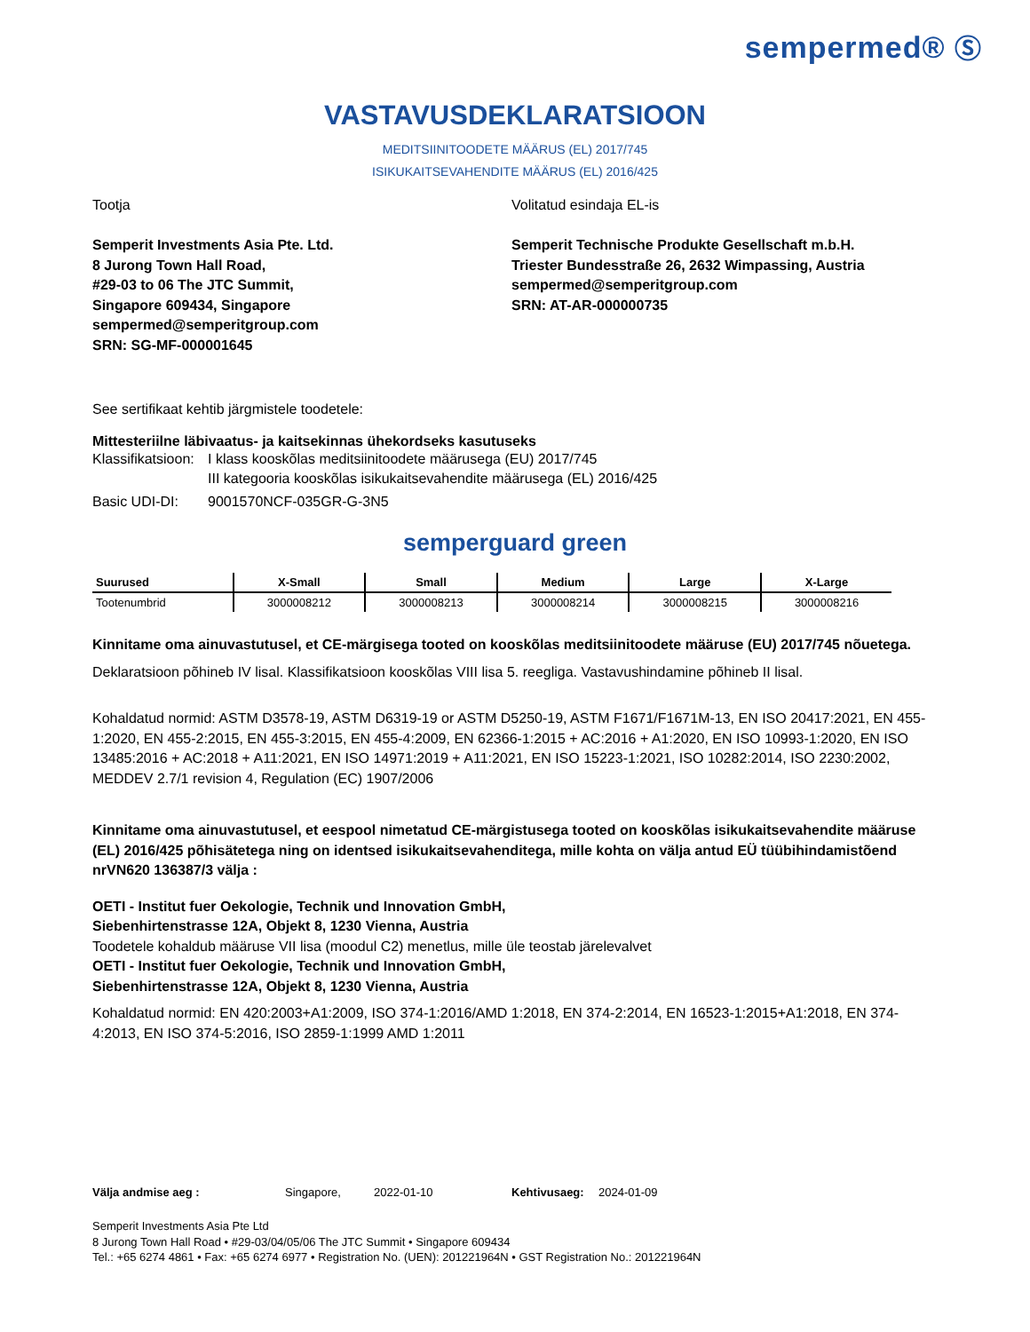sempermed® Ⓢ
VASTAVUSDEKLARATSIOON
MEDITSIINITOODETE MÄÄRUS (EL) 2017/745
ISIKUKAITSEVAHENDITE MÄÄRUS (EL) 2016/425
Tootja
Semperit Investments Asia Pte. Ltd.
8 Jurong Town Hall Road,
#29-03 to 06 The JTC Summit,
Singapore 609434, Singapore
sempermed@semperitgroup.com
SRN: SG-MF-000001645
Volitatud esindaja EL-is
Semperit Technische Produkte Gesellschaft m.b.H.
Triester Bundesstraße 26, 2632 Wimpassing, Austria
sempermed@semperitgroup.com
SRN: AT-AR-000000735
See sertifikaat kehtib järgmistele toodetele:
Mittesteriilne läbivaatus- ja kaitsekinnas ühekordseks kasutuseks
Klassifikatsioon: I klass kooskõlas meditsiinitoodete määrusega (EU) 2017/745
III kategooria kooskõlas isikukaitsevahendite määrusega (EL) 2016/425
Basic UDI-DI: 9001570NCF-035GR-G-3N5
semperguard green
| Suurused | X-Small | Small | Medium | Large | X-Large |
| --- | --- | --- | --- | --- | --- |
| Tootenumbrid | 3000008212 | 3000008213 | 3000008214 | 3000008215 | 3000008216 |
Kinnitame oma ainuvastutusel, et CE-märgisega tooted on kooskõlas meditsiinitoodete määruse (EU) 2017/745 nõuetega.
Deklaratsioon põhineb IV lisal. Klassifikatsioon kooskõlas VIII lisa 5. reegliga. Vastavushindamine põhineb II lisal.
Kohaldatud normid: ASTM D3578-19, ASTM D6319-19 or ASTM D5250-19, ASTM F1671/F1671M-13, EN ISO 20417:2021, EN 455-1:2020, EN 455-2:2015, EN 455-3:2015, EN 455-4:2009, EN 62366-1:2015 + AC:2016 + A1:2020, EN ISO 10993-1:2020, EN ISO 13485:2016 + AC:2018 + A11:2021, EN ISO 14971:2019 + A11:2021, EN ISO 15223-1:2021, ISO 10282:2014, ISO 2230:2002, MEDDEV 2.7/1 revision 4, Regulation (EC) 1907/2006
Kinnitame oma ainuvastutusel, et eespool nimetatud CE-märgistusega tooted on kooskõlas isikukaitsevahendite määruse (EL) 2016/425 põhisätetega ning on identsed isikukaitsevahenditega, mille kohta on välja antud EÜ tüübihindamistõend nrVN620 136387/3 välja :
OETI - Institut fuer Oekologie, Technik und Innovation GmbH,
Siebenhirtenstrasse 12A, Objekt 8, 1230 Vienna, Austria
Toodetele kohaldub määruse VII lisa (moodul C2) menetlus, mille üle teostab järelevalvet
OETI - Institut fuer Oekologie, Technik und Innovation GmbH,
Siebenhirtenstrasse 12A, Objekt 8, 1230 Vienna, Austria
Kohaldatud normid: EN 420:2003+A1:2009, ISO 374-1:2016/AMD 1:2018, EN 374-2:2014, EN 16523-1:2015+A1:2018, EN 374-4:2013, EN ISO 374-5:2016, ISO 2859-1:1999 AMD 1:2011
Välja andmise aeg : Singapore, 2022-01-10 Kehtivusaeg: 2024-01-09
Semperit Investments Asia Pte Ltd
8 Jurong Town Hall Road • #29-03/04/05/06 The JTC Summit • Singapore 609434
Tel.: +65 6274 4861 • Fax: +65 6274 6977 • Registration No. (UEN): 201221964N • GST Registration No.: 201221964N